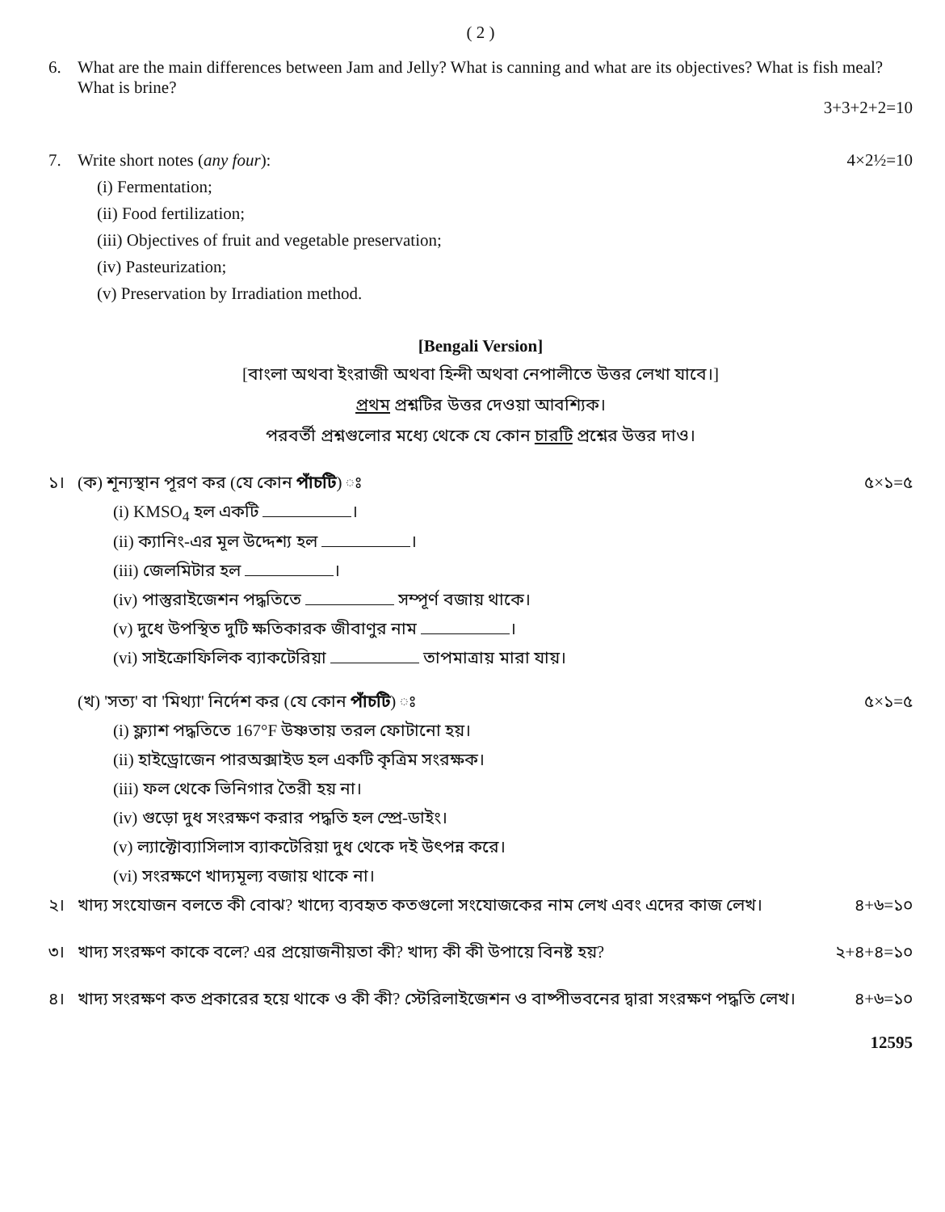( 2 )
6. What are the main differences between Jam and Jelly? What is canning and what are its objectives? What is fish meal? What is brine?
3+3+2+2=10
7. Write short notes (any four): 4×2½=10
(i) Fermentation;
(ii) Food fertilization;
(iii) Objectives of fruit and vegetable preservation;
(iv) Pasteurization;
(v) Preservation by Irradiation method.
[Bengali Version]
[বাংলা অথবা ইংরাজী অথবা হিন্দী অথবা নেপালীতে উত্তর লেখা যাবে।]
প্রথম প্রশ্নটির উত্তর দেওয়া আবশ্যিক।
পরবর্তী প্রশ্নগুলোর মধ্যে থেকে যে কোন চারটি প্রশ্নের উত্তর দাও।
১। (ক) শূন্যস্থান পূরণ কর (যে কোন পাঁচটি) ঃ
৫×১=৫
(i) KMSO<sub>4</sub> হল একটি ।
(ii) ক্যানিং-এর মূল উদ্দেশ্য হল ।
(iii) জেলমিটার হল ।
(iv) পাস্তুরাইজেশন পদ্ধতিতে সম্পূর্ণ বজায় থাকে।
(v) দুধে উপস্থিত দুটি ক্ষতিকারক জীবাণুর নাম ।
(vi) সাইক্রোফিলিক ব্যাকটেরিয়া তাপমাত্রায় মারা যায়।
(খ) 'সত্য' বা 'মিথ্যা' নির্দেশ কর (যে কোন পাঁচটি) ঃ
৫×১=৫
(i) ফ্ল্যাশ পদ্ধতিতে 167°F উষ্ণতায় তরল ফোটানো হয়।
(ii) হাইড্রোজেন পারঅক্সাইড হল একটি কৃত্রিম সংরক্ষক।
(iii) ফল থেকে ভিনিগার তৈরী হয় না।
(iv) গুড়ো দুধ সংরক্ষণ করার পদ্ধতি হল স্প্রে-ডাইং।
(v) ল্যাক্টোব্যাসিলাস ব্যাকটেরিয়া দুধ থেকে দই উৎপন্ন করে।
(vi) সংরক্ষণে খাদ্যমূল্য বজায় থাকে না।
২। খাদ্য সংযোজন বলতে কী বোঝ? খাদ্যে ব্যবহৃত কতগুলো সংযোজকের নাম লেখ এবং এদের কাজ লেখ।
৪+৬=১০
৩। খাদ্য সংরক্ষণ কাকে বলে? এর প্রয়োজনীয়তা কী? খাদ্য কী কী উপায়ে বিনষ্ট হয়?
২+৪+৪=১০
৪। খাদ্য সংরক্ষণ কত প্রকারের হয়ে থাকে ও কী কী? স্টেরিলাইজেশন ও বাষ্পীভবনের দ্বারা সংরক্ষণ পদ্ধতি লেখ।
৪+৬=১০
12595